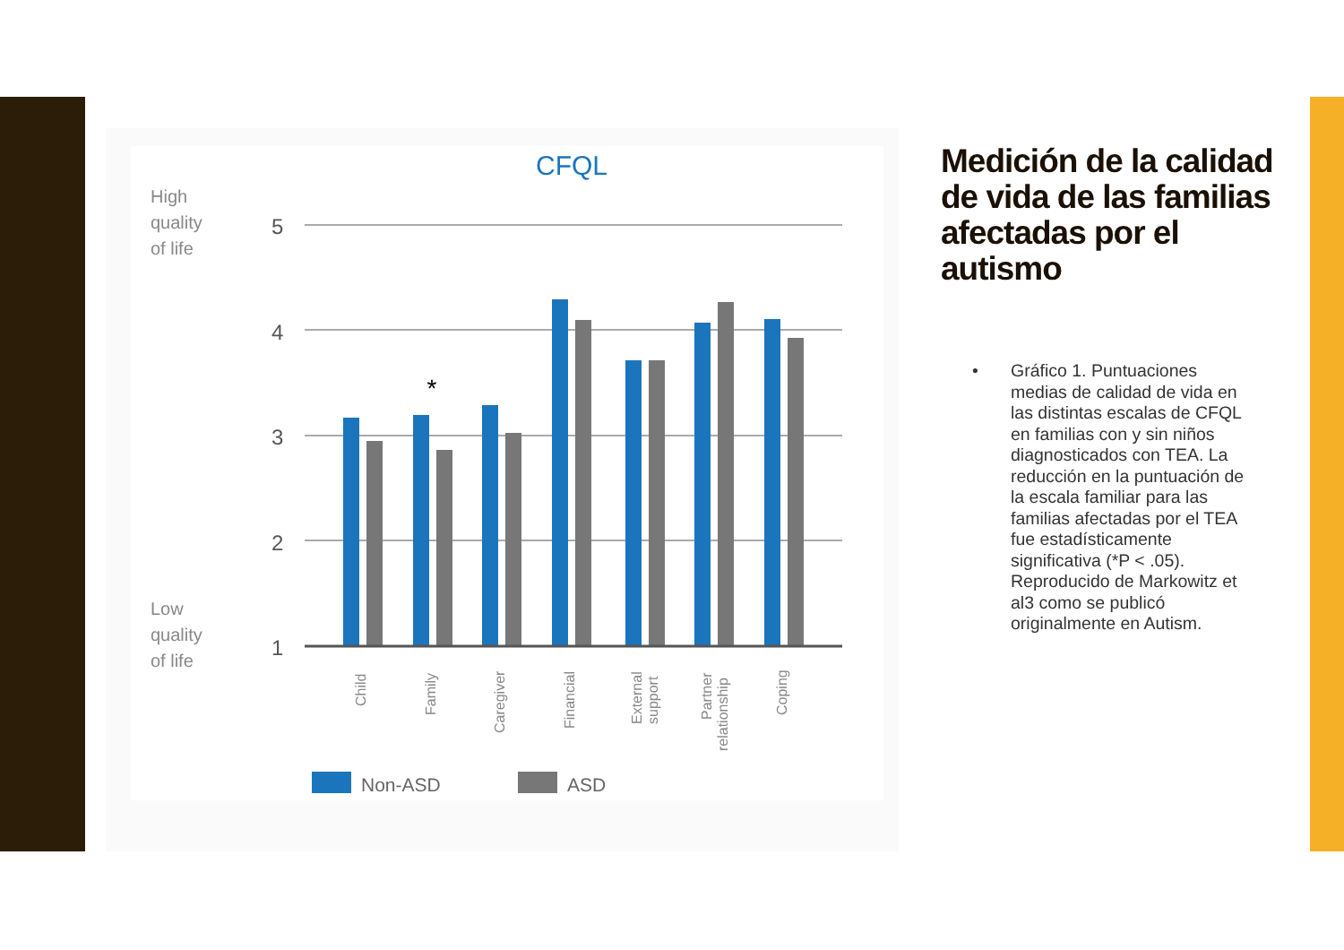CFQL
High
quality
of life
Low
quality
of life
5
4
3
2
1
*
Child
Family
Caregiver
Financial
External
support
Partner
relationship
Coping
Non-ASD
ASD
Medición de la calidad de vida de las familias afectadas por el autismo
•
Gráfico 1. Puntuaciones medias de calidad de vida en las distintas escalas de CFQL en familias con y sin niños diagnosticados con TEA. La reducción en la puntuación de la escala familiar para las familias afectadas por el TEA fue estadísticamente significativa (*P < .05). Reproducido de Markowitz et al3 como se publicó originalmente en Autism.